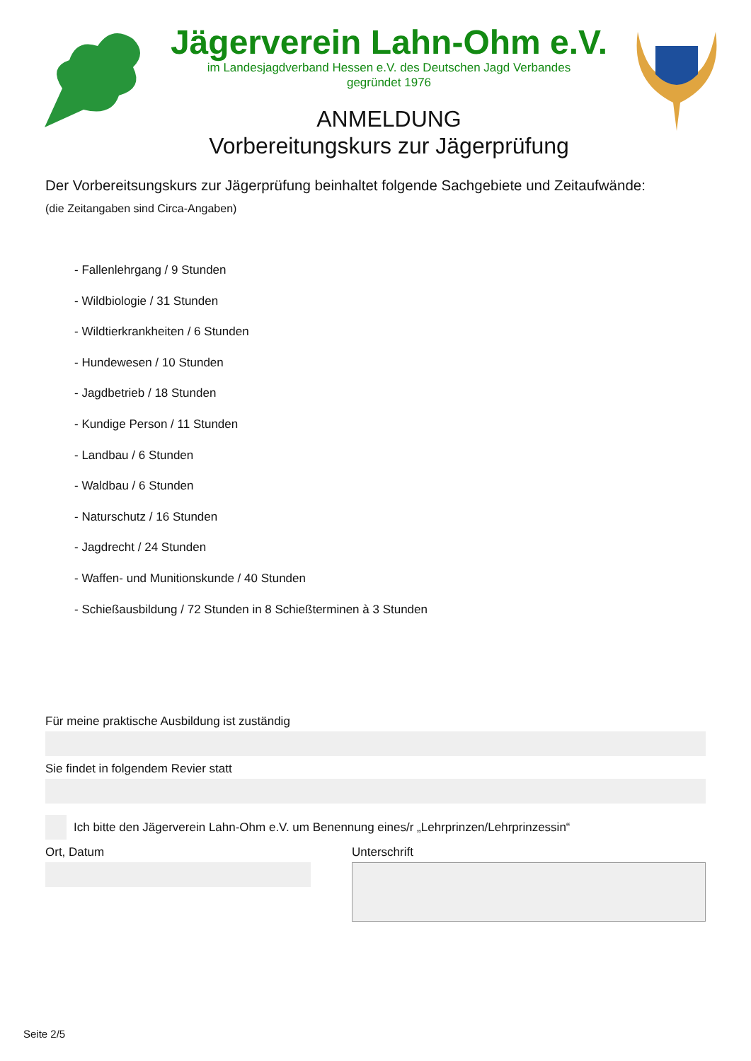Jägerverein Lahn-Ohm e.V.
im Landesjagdverband Hessen e.V. des Deutschen Jagd Verbandes
gegründet 1976
ANMELDUNG
Vorbereitungskurs zur Jägerprüfung
Der Vorbereitsungskurs zur Jägerprüfung beinhaltet folgende Sachgebiete und Zeitaufwände:
(die Zeitangaben sind Circa-Angaben)
- Fallenlehrgang / 9 Stunden
- Wildbiologie / 31 Stunden
- Wildtierkrankheiten / 6 Stunden
- Hundewesen / 10 Stunden
- Jagdbetrieb / 18 Stunden
- Kundige Person / 11 Stunden
- Landbau / 6 Stunden
- Waldbau / 6 Stunden
- Naturschutz / 16 Stunden
- Jagdrecht / 24 Stunden
- Waffen- und Munitionskunde / 40 Stunden
- Schießausbildung / 72 Stunden in 8 Schießterminen à 3 Stunden
Für meine praktische Ausbildung ist zuständig
Sie findet in folgendem Revier statt
Ich bitte den Jägerverein Lahn-Ohm e.V. um Benennung eines/r „Lehrprinzen/Lehrprinzessin“
Ort, Datum Unterschrift
Seite 2/5